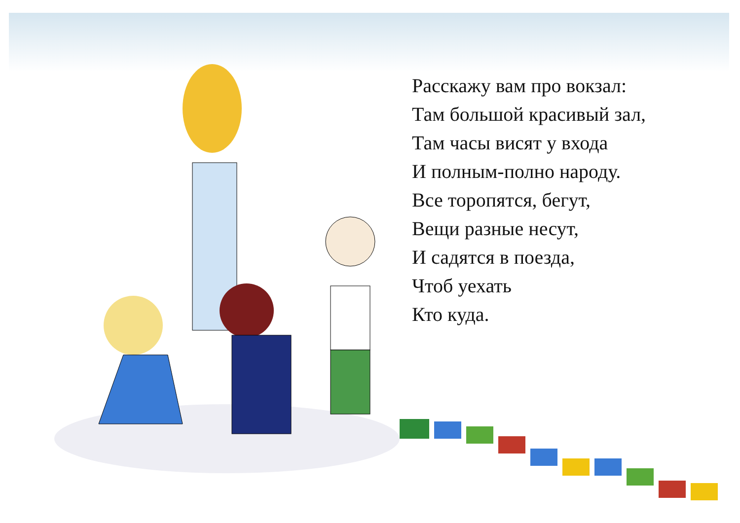Расскажу вам про вокзал:
Там большой красивый зал,
Там часы висят у входа
И полным-полно народу.
Все торопятся, бегут,
Вещи разные несут,
И садятся в поезда,
Чтоб уехать
Кто куда.